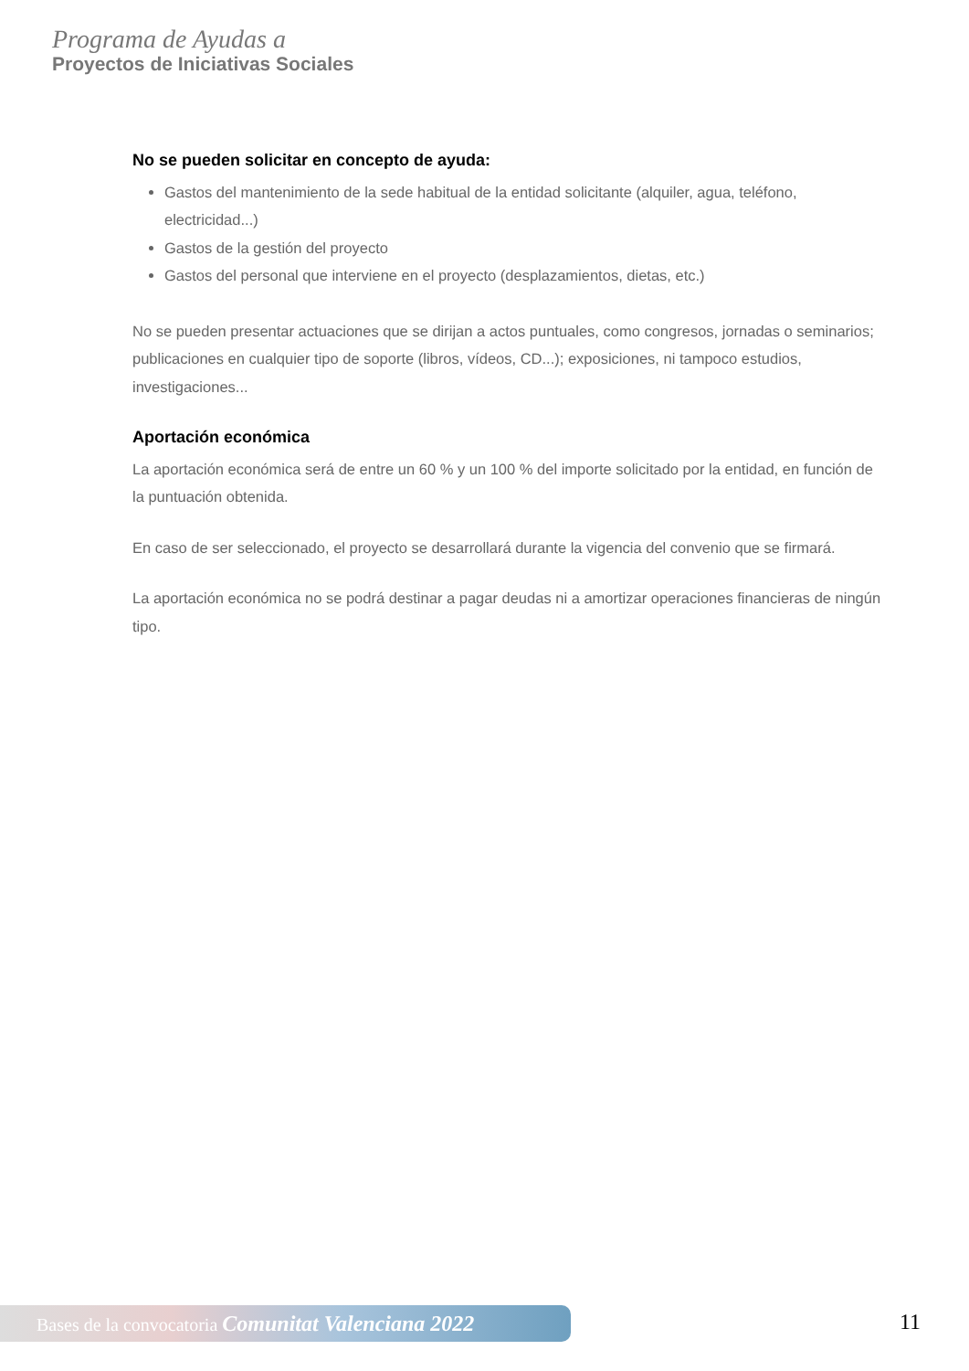Programa de Ayudas a
Proyectos de Iniciativas Sociales
No se pueden solicitar en concepto de ayuda:
Gastos del mantenimiento de la sede habitual de la entidad solicitante (alquiler, agua, teléfono, electricidad...)
Gastos de la gestión del proyecto
Gastos del personal que interviene en el proyecto (desplazamientos, dietas, etc.)
No se pueden presentar actuaciones que se dirijan a actos puntuales, como congresos, jornadas o seminarios; publicaciones en cualquier tipo de soporte (libros, vídeos, CD...); exposiciones, ni tampoco estudios, investigaciones...
Aportación económica
La aportación económica será de entre un 60 % y un 100 % del importe solicitado por la entidad, en función de la puntuación obtenida.
En caso de ser seleccionado, el proyecto se desarrollará durante la vigencia del convenio que se firmará.
La aportación económica no se podrá destinar a pagar deudas ni a amortizar operaciones financieras de ningún tipo.
Bases de la convocatoria Comunitat Valenciana 2022 11